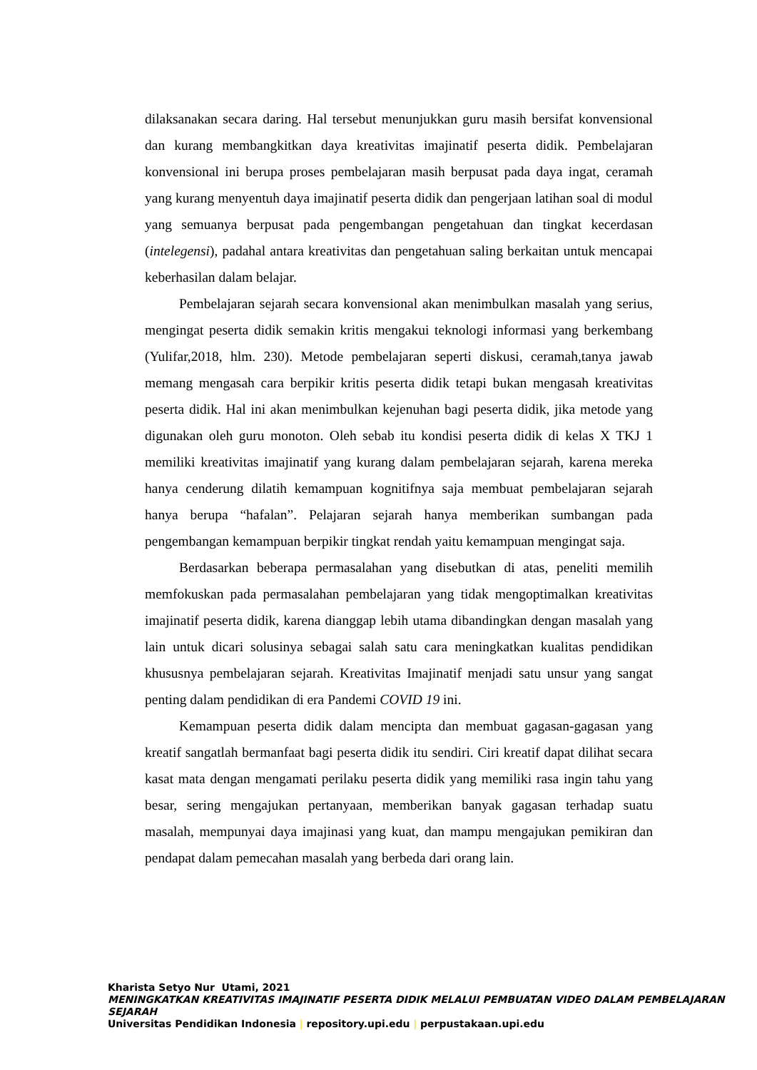dilaksanakan secara daring. Hal tersebut menunjukkan guru masih bersifat konvensional dan kurang membangkitkan daya kreativitas imajinatif peserta didik. Pembelajaran konvensional ini berupa proses pembelajaran masih berpusat pada daya ingat, ceramah yang kurang menyentuh daya imajinatif peserta didik dan pengerjaan latihan soal di modul yang semuanya berpusat pada pengembangan pengetahuan dan tingkat kecerdasan (intelegensi), padahal antara kreativitas dan pengetahuan saling berkaitan untuk mencapai keberhasilan dalam belajar.
Pembelajaran sejarah secara konvensional akan menimbulkan masalah yang serius, mengingat peserta didik semakin kritis mengakui teknologi informasi yang berkembang (Yulifar,2018, hlm. 230). Metode pembelajaran seperti diskusi, ceramah,tanya jawab memang mengasah cara berpikir kritis peserta didik tetapi bukan mengasah kreativitas peserta didik. Hal ini akan menimbulkan kejenuhan bagi peserta didik, jika metode yang digunakan oleh guru monoton. Oleh sebab itu kondisi peserta didik di kelas X TKJ 1 memiliki kreativitas imajinatif yang kurang dalam pembelajaran sejarah, karena mereka hanya cenderung dilatih kemampuan kognitifnya saja membuat pembelajaran sejarah hanya berupa “hafalan”. Pelajaran sejarah hanya memberikan sumbangan pada pengembangan kemampuan berpikir tingkat rendah yaitu kemampuan mengingat saja.
Berdasarkan beberapa permasalahan yang disebutkan di atas, peneliti memilih memfokuskan pada permasalahan pembelajaran yang tidak mengoptimalkan kreativitas imajinatif peserta didik, karena dianggap lebih utama dibandingkan dengan masalah yang lain untuk dicari solusinya sebagai salah satu cara meningkatkan kualitas pendidikan khususnya pembelajaran sejarah. Kreativitas Imajinatif menjadi satu unsur yang sangat penting dalam pendidikan di era Pandemi COVID 19 ini.
Kemampuan peserta didik dalam mencipta dan membuat gagasan-gagasan yang kreatif sangatlah bermanfaat bagi peserta didik itu sendiri. Ciri kreatif dapat dilihat secara kasat mata dengan mengamati perilaku peserta didik yang memiliki rasa ingin tahu yang besar, sering mengajukan pertanyaan, memberikan banyak gagasan terhadap suatu masalah, mempunyai daya imajinasi yang kuat, dan mampu mengajukan pemikiran dan pendapat dalam pemecahan masalah yang berbeda dari orang lain.
Kharista Setyo Nur Utami, 2021
MENINGKATKAN KREATIVITAS IMAJINATIF PESERTA DIDIK MELALUI PEMBUATAN VIDEO DALAM PEMBELAJARAN SEJARAH
Universitas Pendidikan Indonesia | repository.upi.edu | perpustakaan.upi.edu